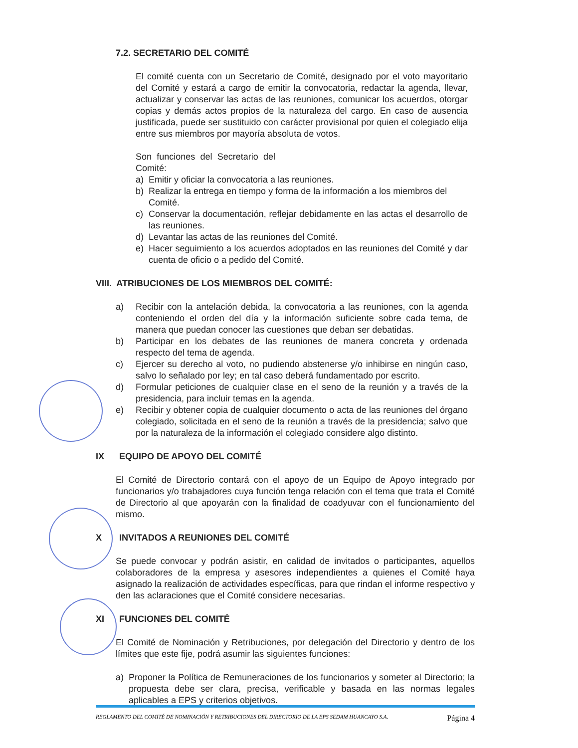7.2. SECRETARIO DEL COMITÉ
El comité cuenta con un Secretario de Comité, designado por el voto mayoritario del Comité y estará a cargo de emitir la convocatoria, redactar la agenda, llevar, actualizar y conservar las actas de las reuniones, comunicar los acuerdos, otorgar copias y demás actos propios de la naturaleza del cargo. En caso de ausencia justificada, puede ser sustituido con carácter provisional por quien el colegiado elija entre sus miembros por mayoría absoluta de votos.
Son funciones del Secretario del Comité:
a) Emitir y oficiar la convocatoria a las reuniones.
b) Realizar la entrega en tiempo y forma de la información a los miembros del Comité.
c) Conservar la documentación, reflejar debidamente en las actas el desarrollo de las reuniones.
d) Levantar las actas de las reuniones del Comité.
e) Hacer seguimiento a los acuerdos adoptados en las reuniones del Comité y dar cuenta de oficio o a pedido del Comité.
VIII. ATRIBUCIONES DE LOS MIEMBROS DEL COMITÉ:
a) Recibir con la antelación debida, la convocatoria a las reuniones, con la agenda conteniendo el orden del día y la información suficiente sobre cada tema, de manera que puedan conocer las cuestiones que deban ser debatidas.
b) Participar en los debates de las reuniones de manera concreta y ordenada respecto del tema de agenda.
c) Ejercer su derecho al voto, no pudiendo abstenerse y/o inhibirse en ningún caso, salvo lo señalado por ley; en tal caso deberá fundamentado por escrito.
d) Formular peticiones de cualquier clase en el seno de la reunión y a través de la presidencia, para incluir temas en la agenda.
e) Recibir y obtener copia de cualquier documento o acta de las reuniones del órgano colegiado, solicitada en el seno de la reunión a través de la presidencia; salvo que por la naturaleza de la información el colegiado considere algo distinto.
IX EQUIPO DE APOYO DEL COMITÉ
El Comité de Directorio contará con el apoyo de un Equipo de Apoyo integrado por funcionarios y/o trabajadores cuya función tenga relación con el tema que trata el Comité de Directorio al que apoyarán con la finalidad de coadyuvar con el funcionamiento del mismo.
X INVITADOS A REUNIONES DEL COMITÉ
Se puede convocar y podrán asistir, en calidad de invitados o participantes, aquellos colaboradores de la empresa y asesores independientes a quienes el Comité haya asignado la realización de actividades específicas, para que rindan el informe respectivo y den las aclaraciones que el Comité considere necesarias.
XI FUNCIONES DEL COMITÉ
El Comité de Nominación y Retribuciones, por delegación del Directorio y dentro de los límites que este fije, podrá asumir las siguientes funciones:
a) Proponer la Política de Remuneraciones de los funcionarios y someter al Directorio; la propuesta debe ser clara, precisa, verificable y basada en las normas legales aplicables a EPS y criterios objetivos.
REGLAMENTO DEL COMITÉ DE NOMINACIÓN Y RETRIBUCIONES DEL DIRECTORIO DE LA EPS SEDAM HUANCAYO S.A. Página 4